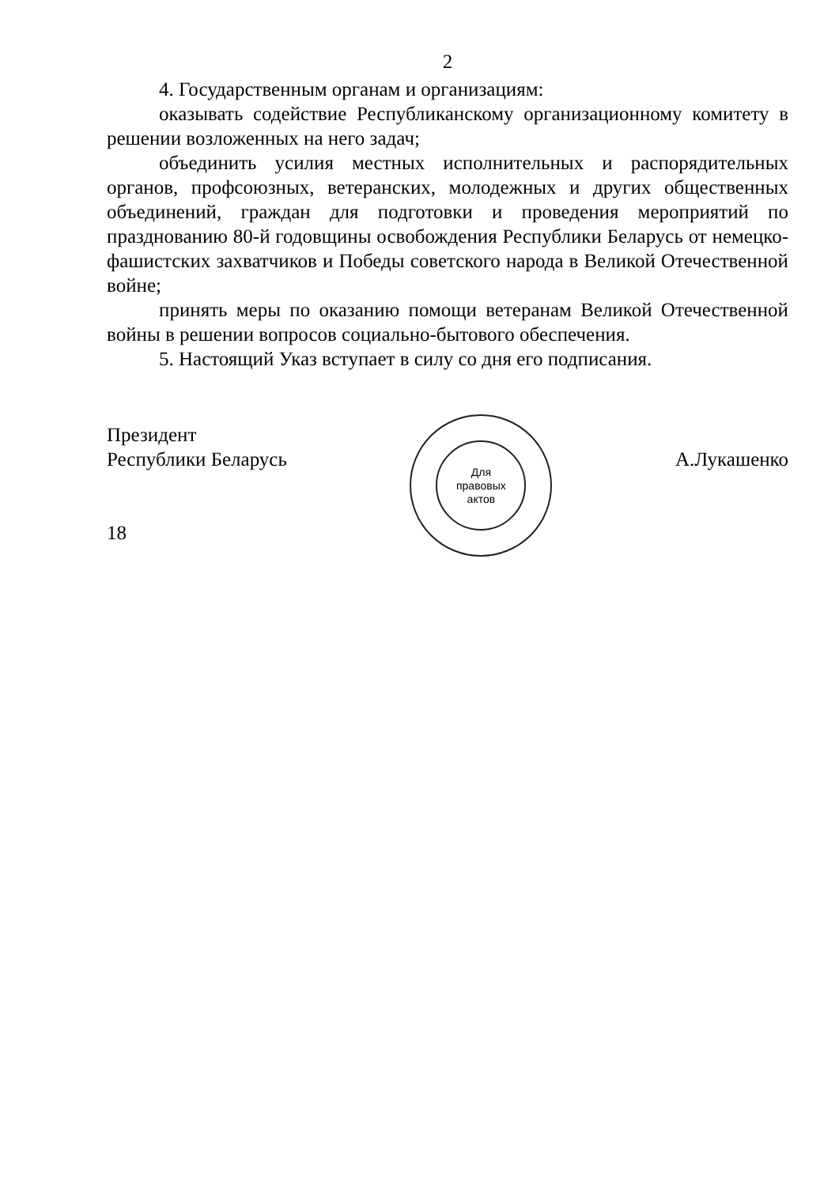2
4. Государственным органам и организациям:
оказывать содействие Республиканскому организационному комитету в решении возложенных на него задач;
объединить усилия местных исполнительных и распорядительных органов, профсоюзных, ветеранских, молодежных и других общественных объединений, граждан для подготовки и проведения мероприятий по празднованию 80-й годовщины освобождения Республики Беларусь от немецко-фашистских захватчиков и Победы советского народа в Великой Отечественной войне;
принять меры по оказанию помощи ветеранам Великой Отечественной войны в решении вопросов социально-бытового обеспечения.
5. Настоящий Указ вступает в силу со дня его подписания.
Президент
Республики Беларусь
18
Для
правовых
актов
А.Лукашенко